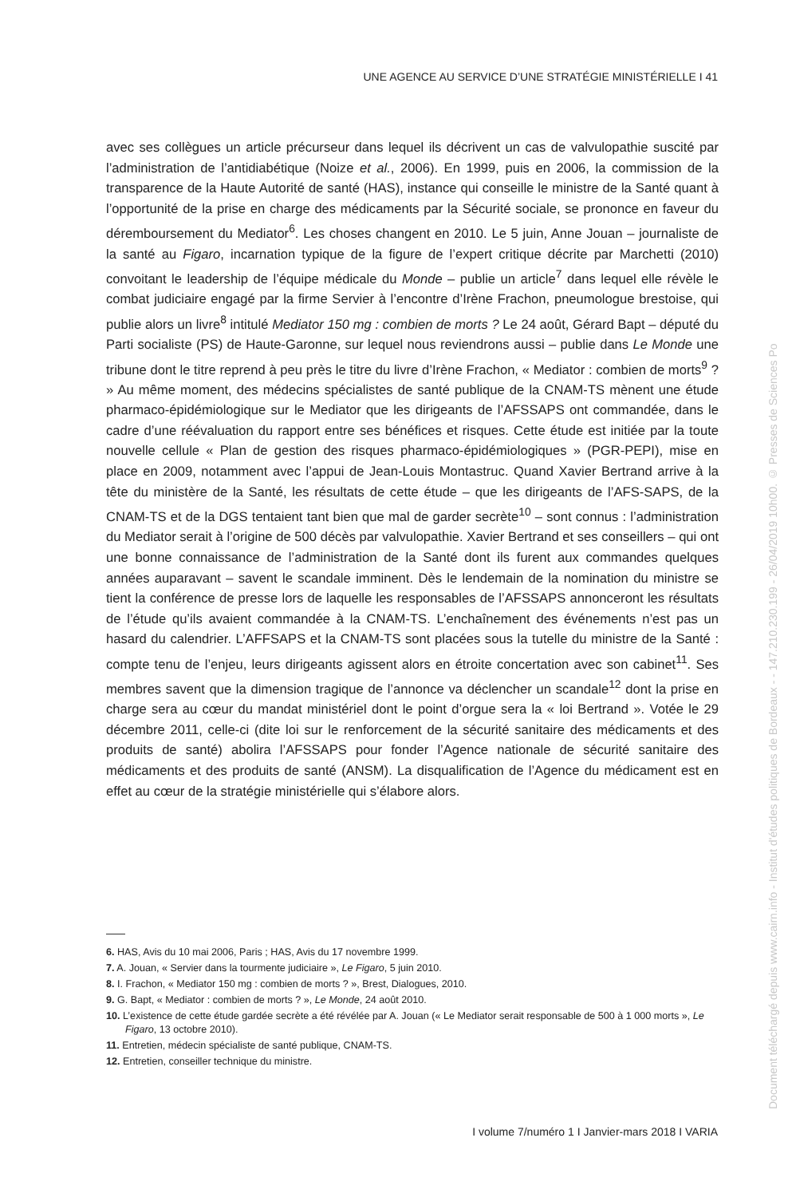UNE AGENCE AU SERVICE D’UNE STRATÉGIE MINISTÉRIELLE I 41
avec ses collègues un article précurseur dans lequel ils décrivent un cas de valvulopathie suscité par l’administration de l’antidiabétique (Noize et al., 2006). En 1999, puis en 2006, la commission de la transparence de la Haute Autorité de santé (HAS), instance qui conseille le ministre de la Santé quant à l’opportunité de la prise en charge des médicaments par la Sécurité sociale, se prononce en faveur du déremboursement du Mediator<sup>6</sup>. Les choses changent en 2010. Le 5 juin, Anne Jouan – journaliste de la santé au Figaro, incarnation typique de la figure de l’expert critique décrite par Marchetti (2010) convoitant le leadership de l’équipe médicale du Monde – publie un article<sup>7</sup> dans lequel elle révèle le combat judiciaire engagé par la firme Servier à l’encontre d’Irène Frachon, pneumologue brestoise, qui publie alors un livre<sup>8</sup> intitulé Mediator 150 mg : combien de morts ? Le 24 août, Gérard Bapt – député du Parti socialiste (PS) de Haute-Garonne, sur lequel nous reviendrons aussi – publie dans Le Monde une tribune dont le titre reprend à peu près le titre du livre d’Irène Frachon, « Mediator : combien de morts<sup>9</sup> ? » Au même moment, des médecins spécialistes de santé publique de la CNAM-TS mènent une étude pharmaco-épidémiologique sur le Mediator que les dirigeants de l’AFSSAPS ont commandée, dans le cadre d’une réévaluation du rapport entre ses bénéfices et risques. Cette étude est initiée par la toute nouvelle cellule « Plan de gestion des risques pharmaco-épidémiologiques » (PGR-PEPI), mise en place en 2009, notamment avec l’appui de Jean-Louis Montastruc. Quand Xavier Bertrand arrive à la tête du ministère de la Santé, les résultats de cette étude – que les dirigeants de l’AFS-SAPS, de la CNAM-TS et de la DGS tentaient tant bien que mal de garder secrète<sup>10</sup> – sont connus : l’administration du Mediator serait à l’origine de 500 décès par valvulopathie. Xavier Bertrand et ses conseillers – qui ont une bonne connaissance de l’administration de la Santé dont ils furent aux commandes quelques années auparavant – savent le scandale imminent. Dès le lendemain de la nomination du ministre se tient la conférence de presse lors de laquelle les responsables de l’AFSSAPS annonceront les résultats de l’étude qu’ils avaient commandée à la CNAM-TS. L’enchaînement des événements n’est pas un hasard du calendrier. L’AFFSAPS et la CNAM-TS sont placées sous la tutelle du ministre de la Santé : compte tenu de l’enjeu, leurs dirigeants agissent alors en étroite concertation avec son cabinet<sup>11</sup>. Ses membres savent que la dimension tragique de l’annonce va déclencher un scandale<sup>12</sup> dont la prise en charge sera au cœur du mandat ministériel dont le point d’orgue sera la « loi Bertrand ». Votée le 29 décembre 2011, celle-ci (dite loi sur le renforcement de la sécurité sanitaire des médicaments et des produits de santé) abolira l’AFSSAPS pour fonder l’Agence nationale de sécurité sanitaire des médicaments et des produits de santé (ANSM). La disqualification de l’Agence du médicament est en effet au cœur de la stratégie ministérielle qui s’élabore alors.
6. HAS, Avis du 10 mai 2006, Paris ; HAS, Avis du 17 novembre 1999.
7. A. Jouan, « Servier dans la tourmente judiciaire », Le Figaro, 5 juin 2010.
8. I. Frachon, « Mediator 150 mg : combien de morts ? », Brest, Dialogues, 2010.
9. G. Bapt, « Mediator : combien de morts ? », Le Monde, 24 août 2010.
10. L’existence de cette étude gardée secrète a été révélée par A. Jouan (« Le Mediator serait responsable de 500 à 1 000 morts », Le Figaro, 13 octobre 2010).
11. Entretien, médecin spécialiste de santé publique, CNAM-TS.
12. Entretien, conseiller technique du ministre.
I volume 7/numéro 1 I Janvier-mars 2018 I VARIA
Document téléchargé depuis www.cairn.info - Institut d'études politiques de Bordeaux - - 147.210.230.199 - 26/04/2019 10h00. © Presses de Sciences Po